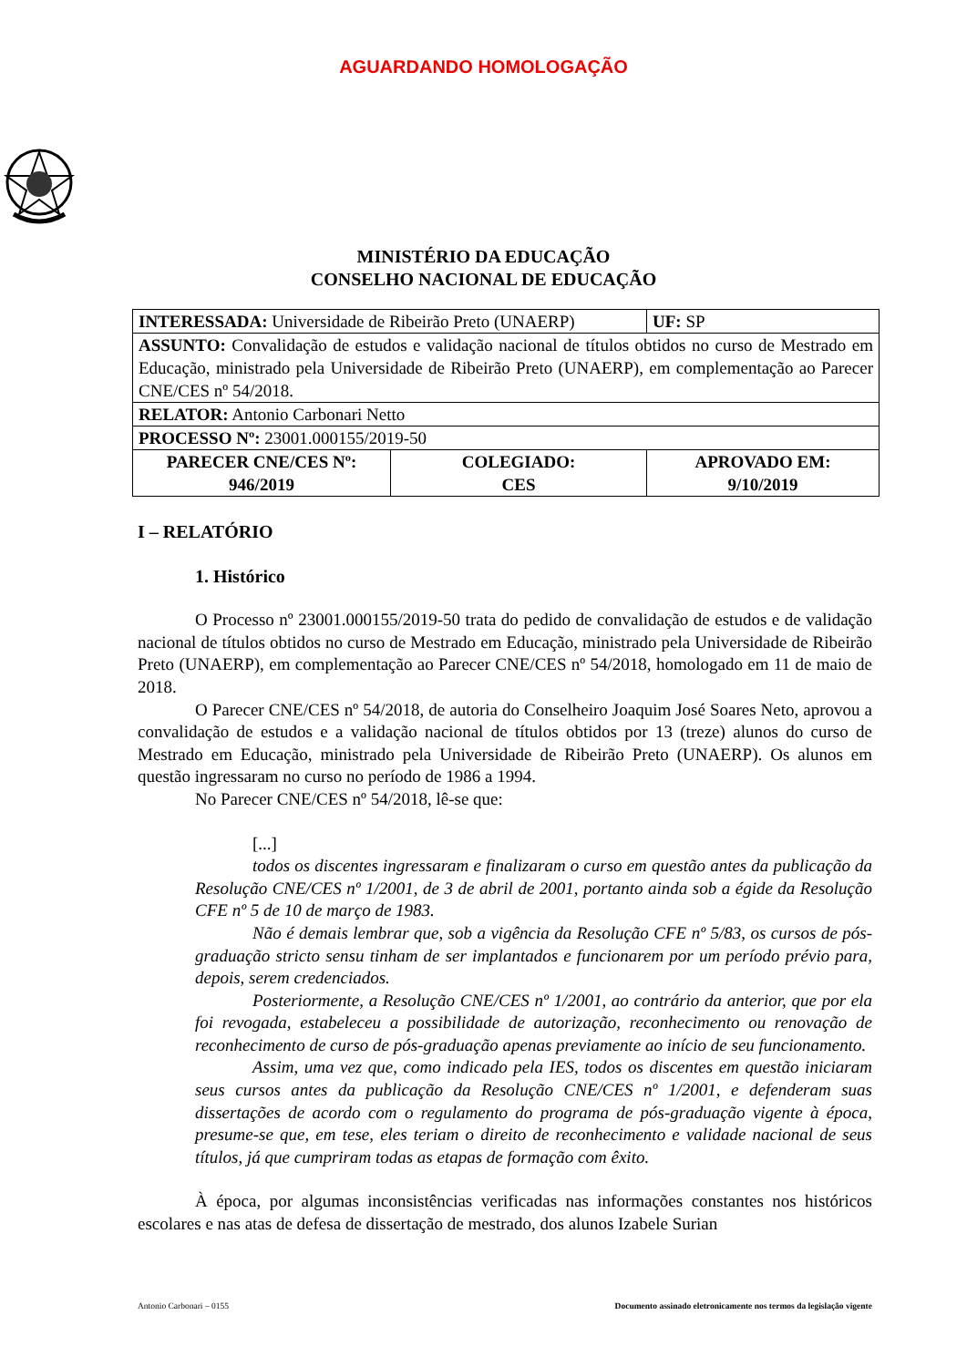AGUARDANDO HOMOLOGAÇÃO
MINISTÉRIO DA EDUCAÇÃO
CONSELHO NACIONAL DE EDUCAÇÃO
| INTERESSADA: Universidade de Ribeirão Preto (UNAERP) | | UF: SP |
| ASSUNTO: Convalidação de estudos e validação nacional de títulos obtidos no curso de Mestrado em Educação, ministrado pela Universidade de Ribeirão Preto (UNAERP), em complementação ao Parecer CNE/CES nº 54/2018. | | |
| RELATOR: Antonio Carbonari Netto | | |
| PROCESSO Nº: 23001.000155/2019-50 | | |
| PARECER CNE/CES Nº: 946/2019 | COLEGIADO: CES | APROVADO EM: 9/10/2019 |
I – RELATÓRIO
1. Histórico
O Processo nº 23001.000155/2019-50 trata do pedido de convalidação de estudos e de validação nacional de títulos obtidos no curso de Mestrado em Educação, ministrado pela Universidade de Ribeirão Preto (UNAERP), em complementação ao Parecer CNE/CES nº 54/2018, homologado em 11 de maio de 2018.
O Parecer CNE/CES nº 54/2018, de autoria do Conselheiro Joaquim José Soares Neto, aprovou a convalidação de estudos e a validação nacional de títulos obtidos por 13 (treze) alunos do curso de Mestrado em Educação, ministrado pela Universidade de Ribeirão Preto (UNAERP). Os alunos em questão ingressaram no curso no período de 1986 a 1994.
No Parecer CNE/CES nº 54/2018, lê-se que:
[...]
todos os discentes ingressaram e finalizaram o curso em questão antes da publicação da Resolução CNE/CES nº 1/2001, de 3 de abril de 2001, portanto ainda sob a égide da Resolução CFE nº 5 de 10 de março de 1983.
Não é demais lembrar que, sob a vigência da Resolução CFE nº 5/83, os cursos de pós-graduação stricto sensu tinham de ser implantados e funcionarem por um período prévio para, depois, serem credenciados.
Posteriormente, a Resolução CNE/CES nº 1/2001, ao contrário da anterior, que por ela foi revogada, estabeleceu a possibilidade de autorização, reconhecimento ou renovação de reconhecimento de curso de pós-graduação apenas previamente ao início de seu funcionamento.
Assim, uma vez que, como indicado pela IES, todos os discentes em questão iniciaram seus cursos antes da publicação da Resolução CNE/CES nº 1/2001, e defenderam suas dissertações de acordo com o regulamento do programa de pós-graduação vigente à época, presume-se que, em tese, eles teriam o direito de reconhecimento e validade nacional de seus títulos, já que cumpriram todas as etapas de formação com êxito.
À época, por algumas inconsistências verificadas nas informações constantes nos históricos escolares e nas atas de defesa de dissertação de mestrado, dos alunos Izabele Surian
Antonio Carbonari – 0155 Documento assinado eletronicamente nos termos da legislação vigente